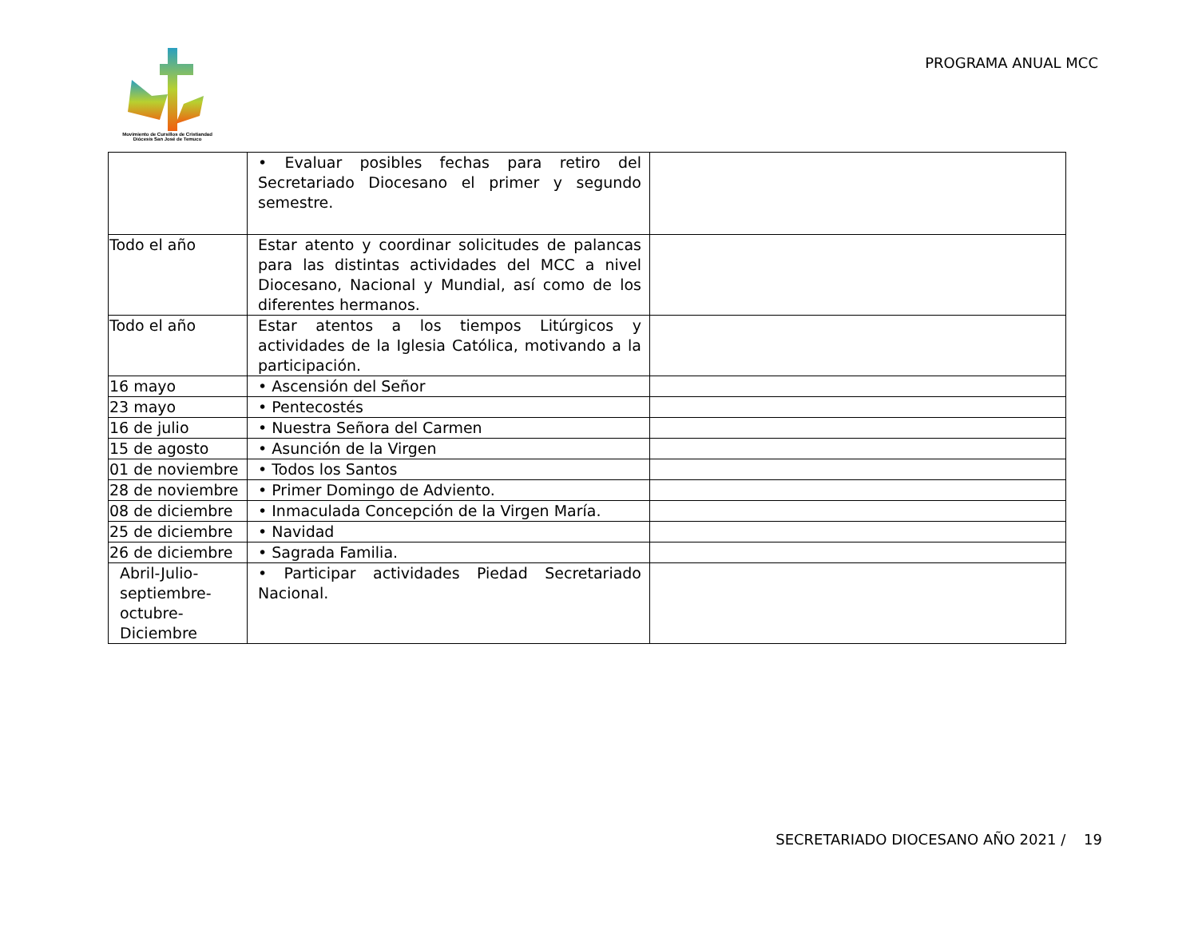Movimiento de Cursillos de Cristiandad
Diócesis San José de Temuco
PROGRAMA ANUAL MCC
| | • Evaluar posibles fechas para retiro del Secretariado Diocesano el primer y segundo semestre. | |
| Todo el año | Estar atento y coordinar solicitudes de palancas para las distintas actividades del MCC a nivel Diocesano, Nacional y Mundial, así como de los diferentes hermanos. | |
| Todo el año | Estar atentos a los tiempos Litúrgicos y actividades de la Iglesia Católica, motivando a la participación. | |
| 16 mayo | • Ascensión del Señor | |
| 23 mayo | • Pentecostés | |
| 16 de julio | • Nuestra Señora del Carmen | |
| 15 de agosto | • Asunción de la Virgen | |
| 01 de noviembre | • Todos los Santos | |
| 28 de noviembre | • Primer Domingo de Adviento. | |
| 08 de diciembre | • Inmaculada Concepción de la Virgen María. | |
| 25 de diciembre | • Navidad | |
| 26 de diciembre | • Sagrada Familia. | |
| Abril-Julio-septiembre-octubre-Diciembre | • Participar actividades Piedad Secretariado Nacional. | |
SECRETARIADO DIOCESANO AÑO 2021 / 19